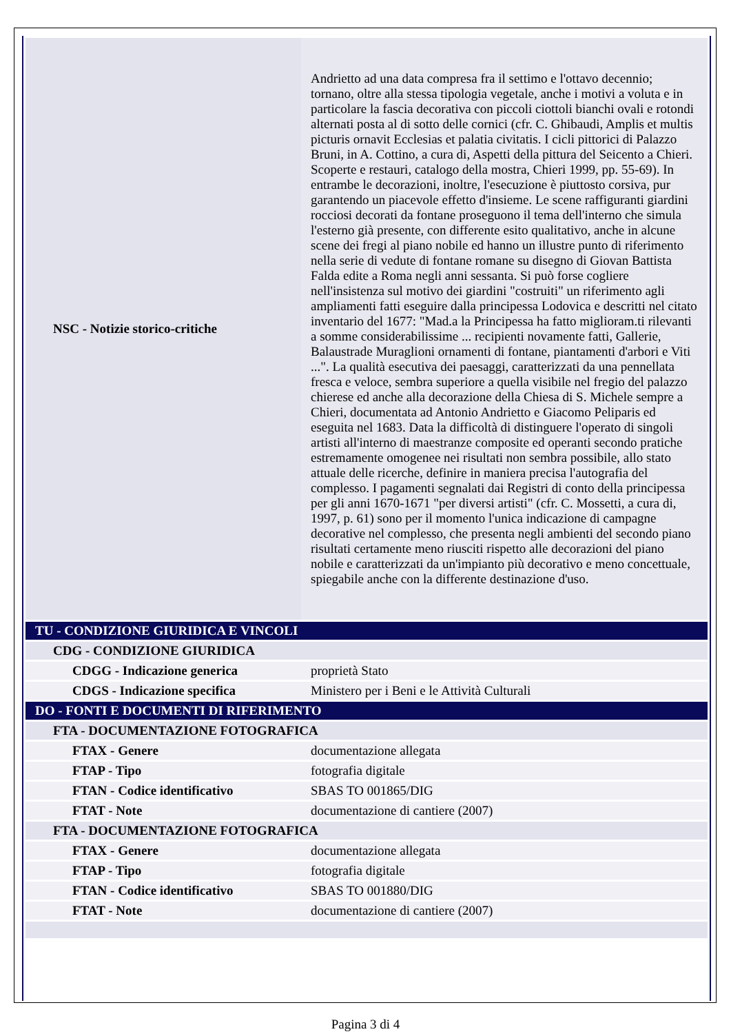| NSC - Notizie storico-critiche | Andrietto ad una data compresa fra il settimo e l'ottavo decennio; tornano, oltre alla stessa tipologia vegetale, anche i motivi a voluta e in particolare la fascia decorativa con piccoli ciottoli bianchi ovali e rotondi alternati posta al di sotto delle cornici (cfr. C. Ghibaudi, Amplis et multis picturis ornavit Ecclesias et palatia civitatis. I cicli pittorici di Palazzo Bruni, in A. Cottino, a cura di, Aspetti della pittura del Seicento a Chieri. Scoperte e restauri, catalogo della mostra, Chieri 1999, pp. 55-69). In entrambe le decorazioni, inoltre, l'esecuzione è piuttosto corsiva, pur garantendo un piacevole effetto d'insieme. Le scene raffiguranti giardini rocciosi decorati da fontane proseguono il tema dell'interno che simula l'esterno già presente, con differente esito qualitativo, anche in alcune scene dei fregi al piano nobile ed hanno un illustre punto di riferimento nella serie di vedute di fontane romane su disegno di Giovan Battista Falda edite a Roma negli anni sessanta. Si può forse cogliere nell'insistenza sul motivo dei giardini "costruiti" un riferimento agli ampliamenti fatti eseguire dalla principessa Lodovica e descritti nel citato inventario del 1677: "Mad.a la Principessa ha fatto miglioram.ti rilevanti a somme considerabilissime ... recipienti novamente fatti, Gallerie, Balaustrade Muraglioni ornamenti di fontane, piantamenti d'arbori e Viti ...". La qualità esecutiva dei paesaggi, caratterizzati da una pennellata fresca e veloce, sembra superiore a quella visibile nel fregio del palazzo chierese ed anche alla decorazione della Chiesa di S. Michele sempre a Chieri, documentata ad Antonio Andrietto e Giacomo Peliparis ed eseguita nel 1683. Data la difficoltà di distinguere l'operato di singoli artisti all'interno di maestranze composite ed operanti secondo pratiche estremamente omogenee nei risultati non sembra possibile, allo stato attuale delle ricerche, definire in maniera precisa l'autografia del complesso. I pagamenti segnalati dai Registri di conto della principessa per gli anni 1670-1671 "per diversi artisti" (cfr. C. Mossetti, a cura di, 1997, p. 61) sono per il momento l'unica indicazione di campagne decorative nel complesso, che presenta negli ambienti del secondo piano risultati certamente meno riusciti rispetto alle decorazioni del piano nobile e caratterizzati da un'impianto più decorativo e meno concettuale, spiegabile anche con la differente destinazione d'uso. |
| TU - CONDIZIONE GIURIDICA E VINCOLI | |
| CDG - CONDIZIONE GIURIDICA | |
| CDGG - Indicazione generica | proprietà Stato |
| CDGS - Indicazione specifica | Ministero per i Beni e le Attività Culturali |
| DO - FONTI E DOCUMENTI DI RIFERIMENTO | |
| FTA - DOCUMENTAZIONE FOTOGRAFICA | |
| FTAX - Genere | documentazione allegata |
| FTAP - Tipo | fotografia digitale |
| FTAN - Codice identificativo | SBAS TO 001865/DIG |
| FTAT - Note | documentazione di cantiere (2007) |
| FTA - DOCUMENTAZIONE FOTOGRAFICA | |
| FTAX - Genere | documentazione allegata |
| FTAP - Tipo | fotografia digitale |
| FTAN - Codice identificativo | SBAS TO 001880/DIG |
| FTAT - Note | documentazione di cantiere (2007) |
Pagina 3 di 4